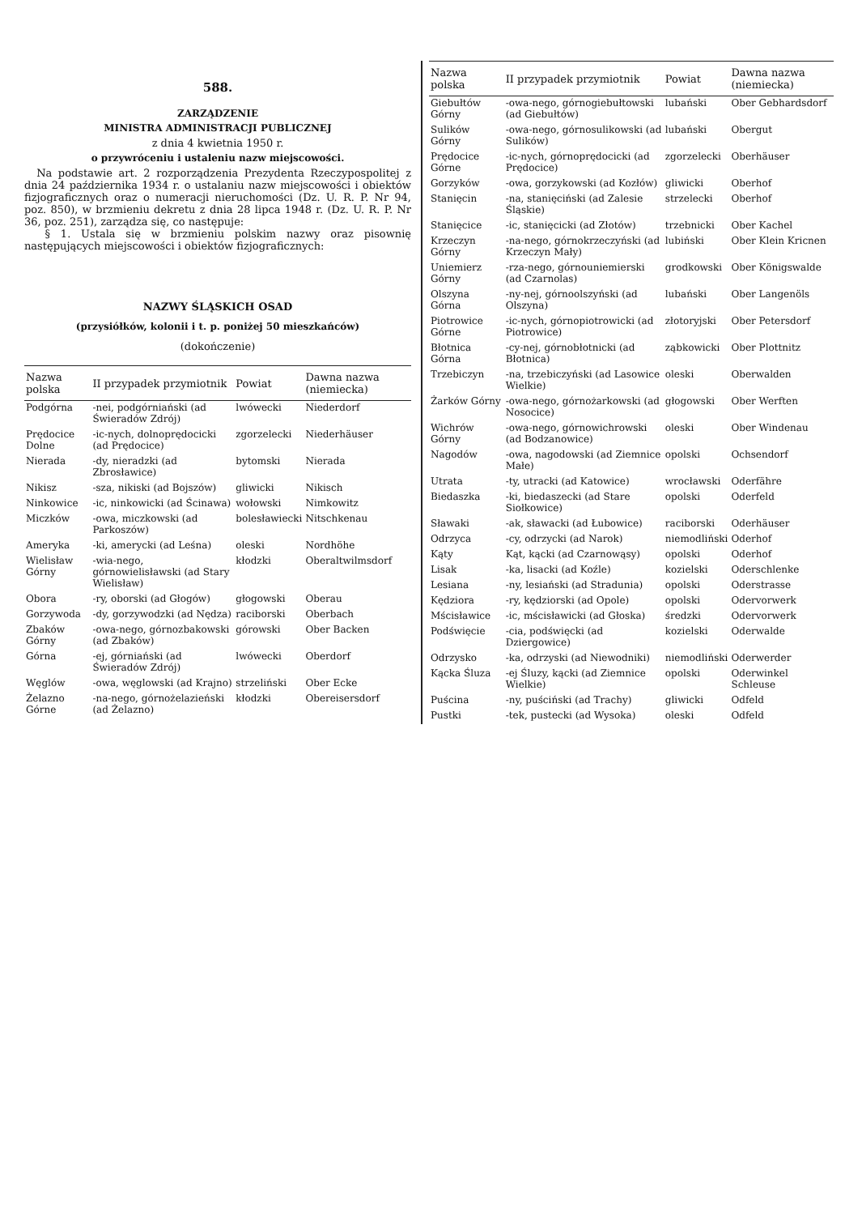588.
ZARZĄDZENIE
MINISTRA ADMINISTRACJI PUBLICZNEJ
z dnia 4 kwietnia 1950 r.
o przywróceniu i ustaleniu nazw miejscowości.
Na podstawie art. 2 rozporządzenia Prezydenta Rzeczypospolitej z dnia 24 października 1934 r. o ustalaniu nazw miejscowości i obiektów fizjograficznych oraz o numeracji nieruchomości (Dz. U. R. P. Nr 94, poz. 850), w brzmieniu dekretu z dnia 28 lipca 1948 r. (Dz. U. R. P. Nr 36, poz. 251), zarządza się, co następuje:
§ 1. Ustala się w brzmieniu polskim nazwy oraz pisownię następujących miejscowości i obiektów fizjograficznych:
NAZWY ŚLĄSKICH OSAD
(przysiółków, kolonii i t. p. poniżej 50 mieszkańców)
(dokończenie)
| Nazwa polska | II przypadek przymiotnik | Powiat | Dawna nazwa (niemiecka) |
| --- | --- | --- | --- |
| Podgórna | -nei, podgórniański (ad Świeradów Zdrój) | lwówecki | Niederdorf |
| Prędocice Dolne | -ic-nych, dolnoprędocicki (ad Prędocice) | zgorzelecki | Niederhäuser |
| Nierada | -dy, nieradzki (ad Zbrosławice) | bytomski | Nierada |
| Nikisz | -sza, nikiski (ad Bojszów) | gliwicki | Nikisch |
| Ninkowice | -ic, ninkowicki (ad Ścinawa) | wołowski | Nimkowitz |
| Miczków | -owa, miczkowski (ad Parkoszów) | bolesławiecki | Nitschkenau |
| Ameryka | -ki, amerycki (ad Leśna) | oleski | Nordhöhe |
| Wielisław Górny | -wia-nego, górnowielisławski (ad Stary Wielisław) | kłodzki | Oberaltwilmsdorf |
| Obora | -ry, oborski (ad Głogów) | głogowski | Oberau |
| Gorzywoda | -dy, gorzywodzki (ad Nędza) | raciborski | Oberbach |
| Zbaków Górny | -owa-nego, górnozbakowski (ad Zbaków) | górowski | Ober Backen |
| Górna | -ej, górniański (ad Świeradów Zdrój) | lwówecki | Oberdorf |
| Węglów | -owa, węglowski (ad Krajno) | strzeliński | Ober Ecke |
| Żelazno Górne | -na-nego, górnożelazieński (ad Żelazno) | kłodzki | Obereisersdorf |
| Nazwa polska | II przypadek przymiotnik | Powiat | Dawna nazwa (niemiecka) |
| --- | --- | --- | --- |
| Giebułtów Górny | -owa-nego, górnogiebułtowski (ad Giebułtów) | lubański | Ober Gebhardsdorf |
| Sulików Górny | -owa-nego, górnosulikowski (ad Sulików) | lubański | Obergut |
| Prędocice Górne | -ic-nych, górnoprędocicki (ad Prędocice) | zgorzelecki | Oberhäuser |
| Gorzyków | -owa, gorzykowski (ad Kozłów) | gliwicki | Oberhof |
| Stanięcin | -na, stanięciński (ad Zalesie Śląskie) | strzelecki | Oberhof |
| Stanięcice | -ic, stanięcicki (ad Złotów) | trzebnicki | Ober Kachel |
| Krzeczyn Górny | -na-nego, górnokrzeczyński (ad Krzeczyn Mały) | lubiński | Ober Klein Kricnen |
| Uniemierz Górny | -rza-nego, górnouniemierski (ad Czarnolas) | grodkowski | Ober Königswalde |
| Olszyna Górna | -ny-nej, górnoolszyński (ad Olszyna) | lubański | Ober Langenöls |
| Piotrowice Górne | -ic-nych, górnopiotrowicki (ad Piotrowice) | złotoryjski | Ober Petersdorf |
| Błotnica Górna | -cy-nej, górnobłotnicki (ad Błotnica) | ząbkowicki | Ober Plottnitz |
| Trzebiczyn | -na, trzebiczyński (ad Lasowice Wielkie) | oleski | Oberwalden |
| Żarków Górny | -owa-nego, górnożarkowski (ad Nosocice) | głogowski | Ober Werften |
| Wichrów Górny | -owa-nego, górnowichrowski (ad Bodzanowice) | oleski | Ober Windenau |
| Nagodów | -owa, nagodowski (ad Ziemnice Małe) | opolski | Ochsendorf |
| Utrata | -ty, utracki (ad Katowice) | wrocławski | Oderfähre |
| Biedaszka | -ki, biedaszecki (ad Stare Siołkowice) | opolski | Oderfeld |
| Sławaki | -ak, sławacki (ad Łubowice) | raciborski | Oderhäuser |
| Odrzyca | -cy, odrzycki (ad Narok) | niemodliński | Oderhof |
| Kąty | Kąt, kącki (ad Czarnowąsy) | opolski | Oderhof |
| Lisak | -ka, lisacki (ad Koźle) | kozielski | Oderschlenke |
| Lesiana | -ny, lesiański (ad Stradunia) | opolski | Oderstrasse |
| Kędziora | -ry, kędziorski (ad Opole) | opolski | Odervorwerk |
| Mścisławice | -ic, mścisławicki (ad Głoska) | średzki | Odervorwerk |
| Podświęcie | -cia, podświęcki (ad Dziergowice) | kozielski | Oderwalde |
| Odrzysko | -ka, odrzyski (ad Niewodniki) | niemodliński | Oderwerder |
| Kącka Śluza | -ej Śluzy, kącki (ad Ziemnice Wielkie) | opolski | Oderwinkel Schleuse |
| Puścina | -ny, puściński (ad Trachy) | gliwicki | Odfeld |
| Pustki | -tek, pustecki (ad Wysoka) | oleski | Odfeld |